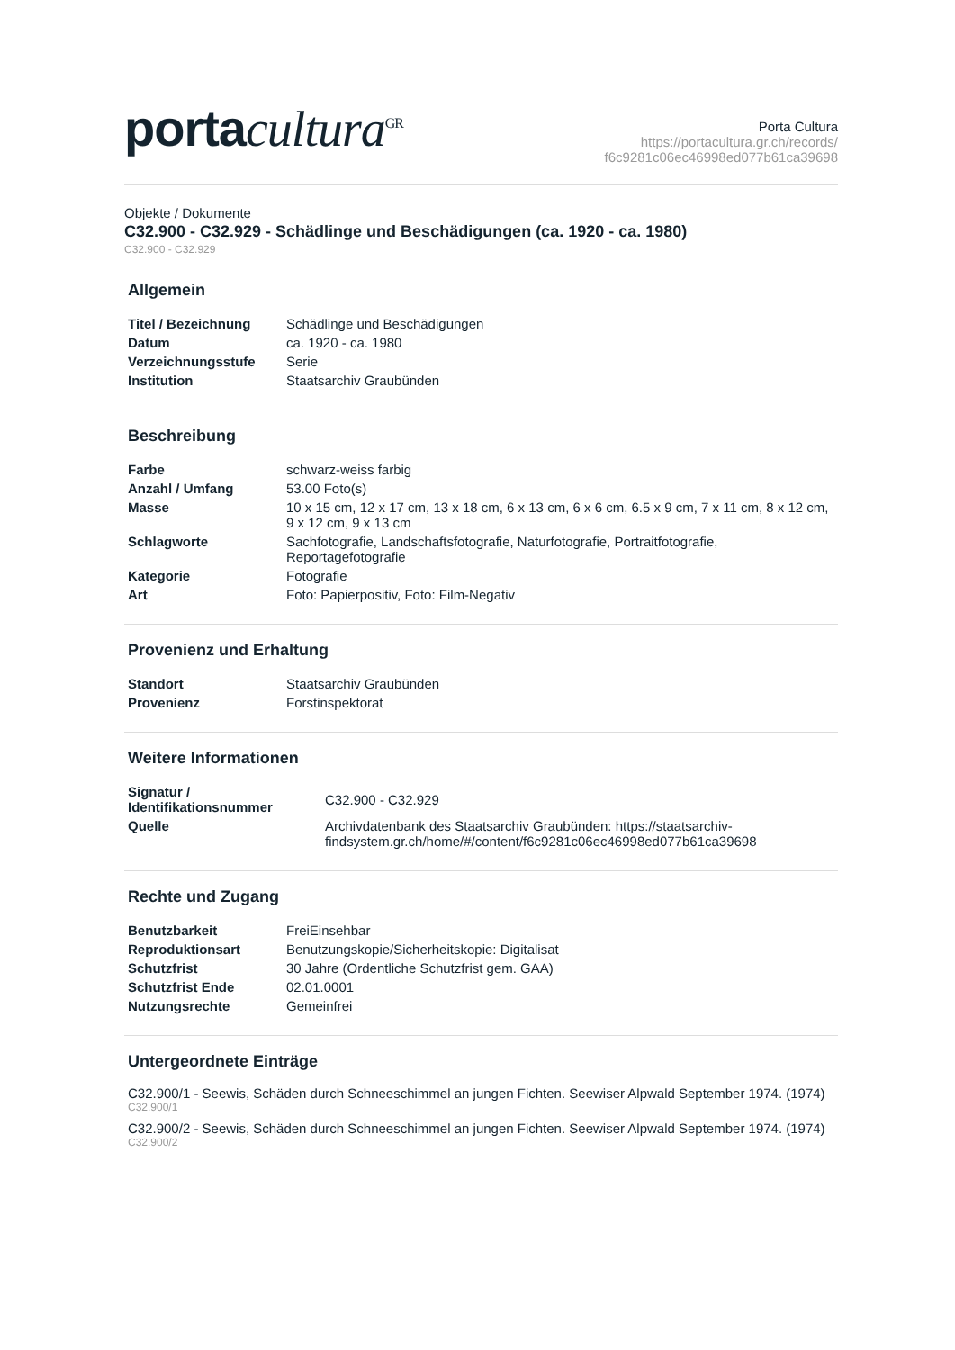portacultura<sup>GR</sup>
Porta Cultura
https://portacultura.gr.ch/records/
f6c9281c06ec46998ed077b61ca39698
Objekte / Dokumente
C32.900 - C32.929 - Schädlinge und Beschädigungen (ca. 1920 - ca. 1980)
C32.900 - C32.929
Allgemein
| Titel / Bezeichnung | Schädlinge und Beschädigungen |
| Datum | ca. 1920 - ca. 1980 |
| Verzeichnungsstufe | Serie |
| Institution | Staatsarchiv Graubünden |
Beschreibung
| Farbe | schwarz-weiss farbig |
| Anzahl / Umfang | 53.00 Foto(s) |
| Masse | 10 x 15 cm, 12 x 17 cm, 13 x 18 cm, 6 x 13 cm, 6 x 6 cm, 6.5 x 9 cm, 7 x 11 cm, 8 x 12 cm, 9 x 12 cm, 9 x 13 cm |
| Schlagworte | Sachfotografie, Landschaftsfotografie, Naturfotografie, Portraitfotografie, Reportagefotografie |
| Kategorie | Fotografie |
| Art | Foto: Papierpositiv, Foto: Film-Negativ |
Provenienz und Erhaltung
| Standort | Staatsarchiv Graubünden |
| Provenienz | Forstinspektorat |
Weitere Informationen
| Signatur / Identifikationsnummer | C32.900 - C32.929 |
| Quelle | Archivdatenbank des Staatsarchiv Graubünden: https://staatsarchiv-findsystem.gr.ch/home/#/content/f6c9281c06ec46998ed077b61ca39698 |
Rechte und Zugang
| Benutzbarkeit | FreiEinsehbar |
| Reproduktionsart | Benutzungskopie/Sicherheitskopie: Digitalisat |
| Schutzfrist | 30 Jahre (Ordentliche Schutzfrist gem. GAA) |
| Schutzfrist Ende | 02.01.0001 |
| Nutzungsrechte | Gemeinfrei |
Untergeordnete Einträge
C32.900/1 - Seewis, Schäden durch Schneeschimmel an jungen Fichten. Seewiser Alpwald September 1974. (1974)
C32.900/1
C32.900/2 - Seewis, Schäden durch Schneeschimmel an jungen Fichten. Seewiser Alpwald September 1974. (1974)
C32.900/2